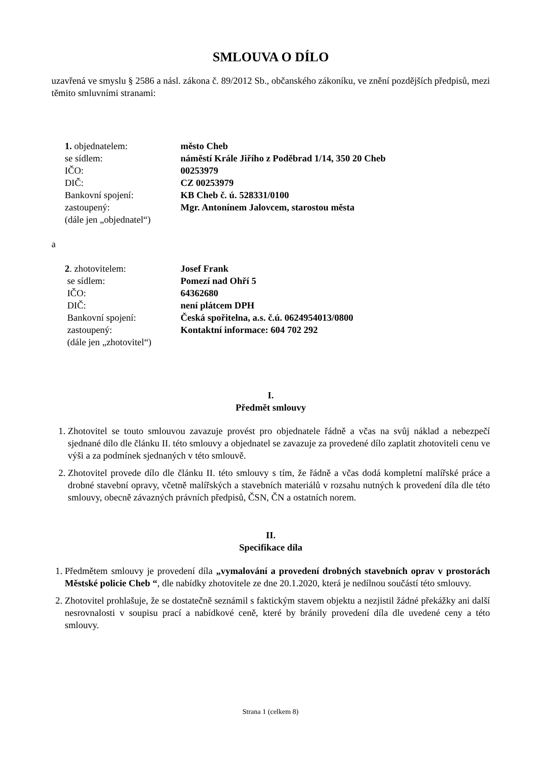SMLOUVA O DÍLO
uzavřená ve smyslu § 2586 a násl. zákona č. 89/2012 Sb., občanského zákoníku, ve znění pozdějších předpisů, mezi těmito smluvními stranami:
| 1. objednatelem: | město Cheb |
| se sídlem: | náměstí Krále Jiřího z Poděbrad 1/14, 350 20 Cheb |
| IČO: | 00253979 |
| DIČ: | CZ 00253979 |
| Bankovní spojení: | KB Cheb č. ú. 528331/0100 |
| zastoupený: | Mgr. Antonínem Jalovcem, starostou města |
| (dále jen „objednatel“) | |
a
| 2 . zhotovitelem: | Josef Frank |
| se sídlem: | Pomezí nad Ohří 5 |
| IČO: | 64362680 |
| DIČ: | není plátcem DPH |
| Bankovní spojení: | Česká spořitelna, a.s. č.ú. 0624954013/0800 |
| zastoupený: | Kontaktní informace: 604 702 292 |
| (dále jen „zhotovitel“) | |
I.
Předmět smlouvy
1. Zhotovitel se touto smlouvou zavazuje provést pro objednatele řádně a včas na svůj náklad a nebezpečí sjednané dílo dle článku II. této smlouvy a objednatel se zavazuje za provedené dílo zaplatit zhotoviteli cenu ve výši a za podmínek sjednaných v této smlouvě.
2. Zhotovitel provede dílo dle článku II. této smlouvy s tím, že řádně a včas dodá kompletní malířské práce a drobné stavební opravy, včetně malířských a stavebních materiálů v rozsahu nutných k provedení díla dle této smlouvy, obecně závazných právních předpisů, ČSN, ČN a ostatních norem.
II.
Specifikace díla
1. Předmětem smlouvy je provedení díla „vymalování a provedení drobných stavebních oprav v prostorách Městské policie Cheb “, dle nabídky zhotovitele ze dne 20.1.2020, která je nedílnou součástí této smlouvy.
2. Zhotovitel prohlašuje, že se dostatečně seznámil s faktickým stavem objektu a nezjistil žádné překážky ani další nesrovnalosti v soupisu prací a nabídkové ceně, které by bránily provedení díla dle uvedené ceny a této smlouvy.
Strana 1 (celkem 8)